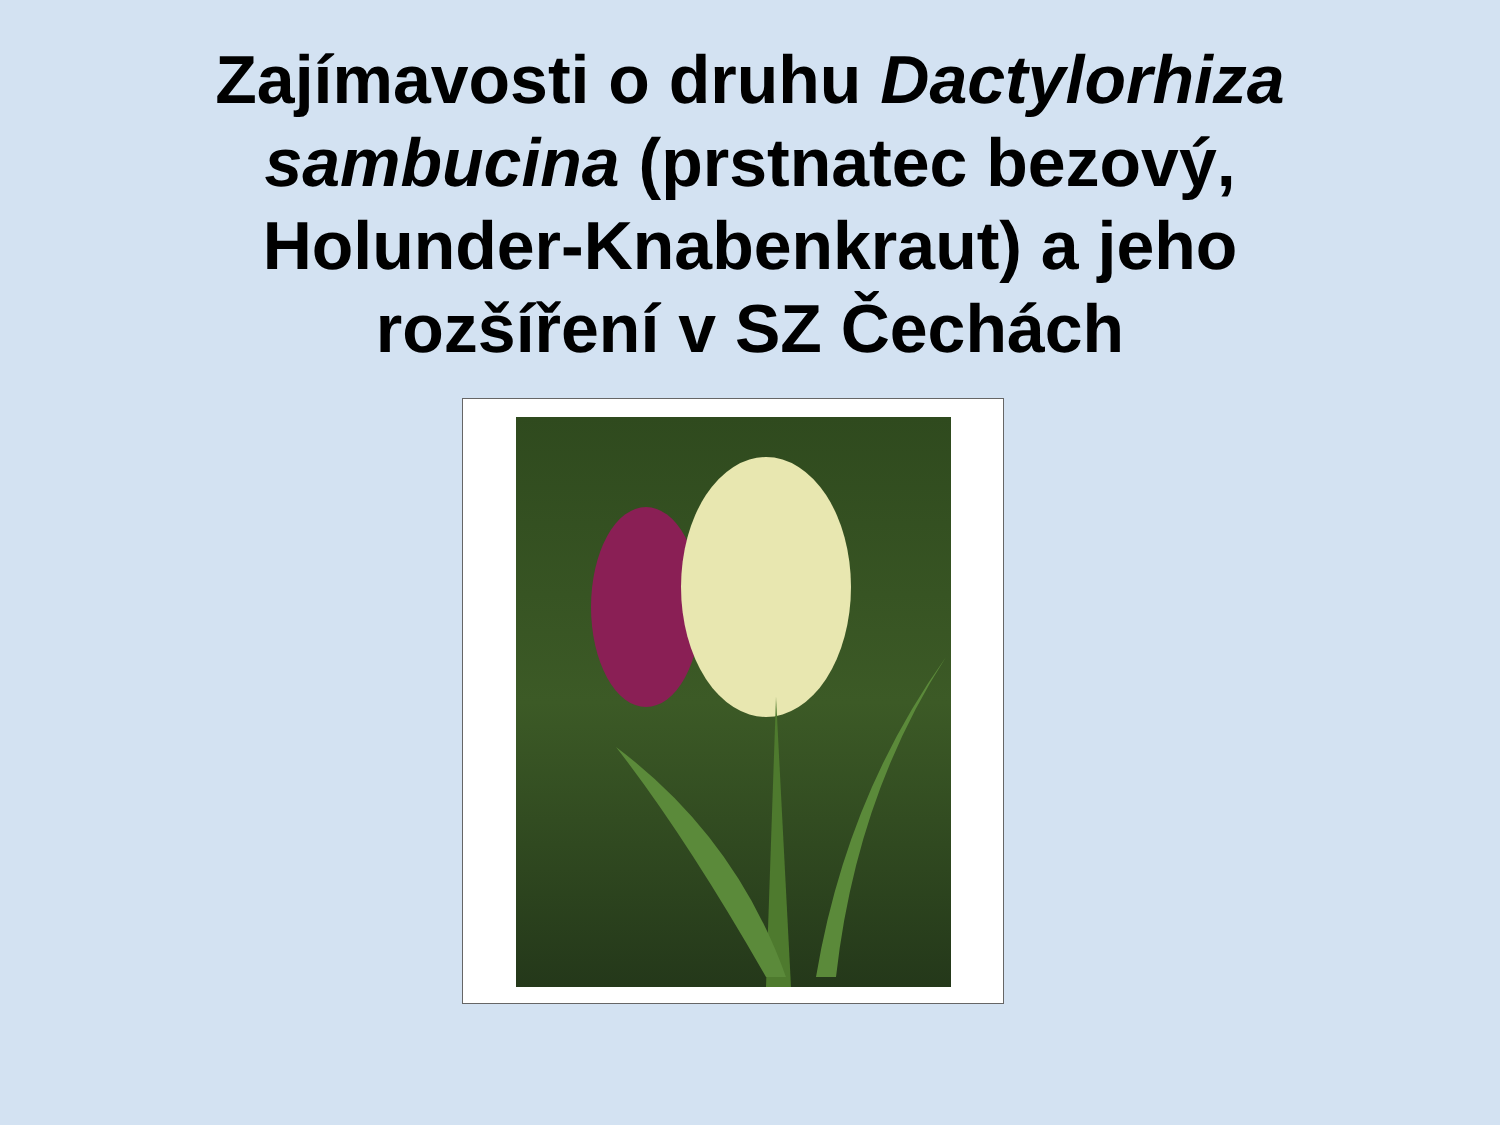Zajímavosti o druhu Dactylorhiza
sambucina (prstnatec bezový,
Holunder-Knabenkraut) a jeho
rozšíření v SZ Čechách